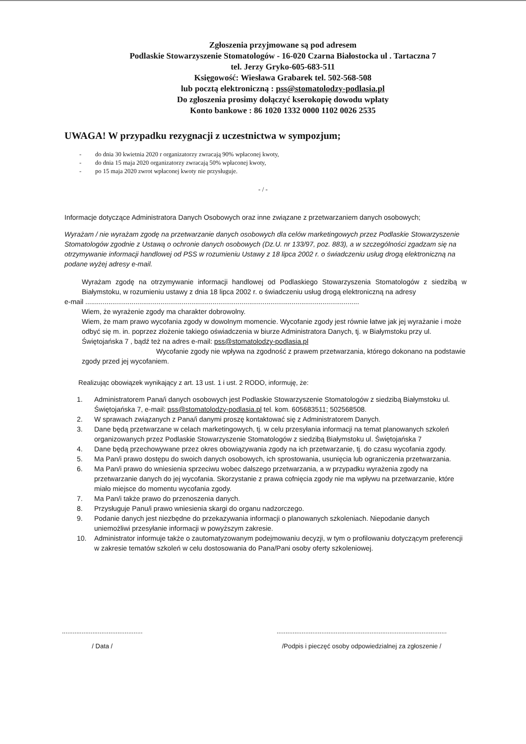Zgłoszenia przyjmowane są pod adresem
Podlaskie Stowarzyszenie Stomatologów - 16-020 Czarna Białostocka ul . Tartaczna 7
tel. Jerzy Gryko-605-683-511
Księgowość: Wiesława Grabarek tel. 502-568-508
lub pocztą elektroniczną : pss@stomatolodzy-podlasia.pl
Do zgłoszenia prosimy dołączyć kserokopię dowodu wpłaty
Konto bankowe : 86 1020 1332 0000 1102 0026 2535
UWAGA! W przypadku rezygnacji z uczestnictwa w sympozjum;
- do dnia 30 kwietnia 2020 r organizatorzy zwracają 90% wpłaconej kwoty,
- do dnia 15 maja 2020 organizatorzy zwracają 50% wpłaconej kwoty,
- po 15 maja 2020 zwrot wpłaconej kwoty nie przysługuje.
- / -
Informacje dotyczące Administratora Danych Osobowych oraz inne związane z przetwarzaniem danych osobowych;
Wyrażam / nie wyrażam zgodę na przetwarzanie danych osobowych dla celów marketingowych przez Podlaskie Stowarzyszenie Stomatologów zgodnie z Ustawą o ochronie danych osobowych (Dz.U. nr 133/97, poz. 883), a w szczególności zgadzam się na otrzymywanie informacji handlowej od PSS w rozumieniu Ustawy z 18 lipca 2002 r. o świadczeniu usług drogą elektroniczną na podane wyżej adresy e-mail.
Wyrażam zgodę na otrzymywanie informacji handlowej od Podlaskiego Stowarzyszenia Stomatologów z siedzibą w Białymstoku, w rozumieniu ustawy z dnia 18 lipca 2002 r. o świadczeniu usług drogą elektroniczną na adresy
e-mail ..............................................................................................................................................
Wiem, że wyrażenie zgody ma charakter dobrowolny.
Wiem, że mam prawo wycofania zgody w dowolnym momencie. Wycofanie zgody jest równie łatwe jak jej wyrażanie i może odbyć się m. in. poprzez złożenie takiego oświadczenia w biurze Administratora Danych, tj. w Białymstoku przy ul. Świętojańska 7 , bądź też na adres e-mail: pss@stomatolodzy-podlasia.pl
Wycofanie zgody nie wpływa na zgodność z prawem przetwarzania, którego dokonano na podstawie zgody przed jej wycofaniem.
Realizując obowiązek wynikający z art. 13 ust. 1 i ust. 2 RODO, informuję, że:
1. Administratorem Pana/i danych osobowych jest Podlaskie Stowarzyszenie Stomatologów z siedzibą Białymstoku ul. Świętojańska 7, e-mail: pss@stomatolodzy-podlasia.pl tel. kom. 605683511; 502568508.
2. W sprawach związanych z Pana/i danymi proszę kontaktować się z Administratorem Danych.
3. Dane będą przetwarzane w celach marketingowych, tj. w celu przesyłania informacji na temat planowanych szkoleń organizowanych przez Podlaskie Stowarzyszenie Stomatologów z siedzibą Białymstoku ul. Świętojańska 7
4. Dane będą przechowywane przez okres obowiązywania zgody na ich przetwarzanie, tj. do czasu wycofania zgody.
5. Ma Pan/i prawo dostępu do swoich danych osobowych, ich sprostowania, usunięcia lub ograniczenia przetwarzania.
6. Ma Pan/i prawo do wniesienia sprzeciwu wobec dalszego przetwarzania, a w przypadku wyrażenia zgody na przetwarzanie danych do jej wycofania. Skorzystanie z prawa cofnięcia zgody nie ma wpływu na przetwarzanie, które miało miejsce do momentu wycofania zgody.
7. Ma Pan/i także prawo do przenoszenia danych.
8. Przysługuje Panu/i prawo wniesienia skargi do organu nadzorczego.
9. Podanie danych jest niezbędne do przekazywania informacji o planowanych szkoleniach. Niepodanie danych uniemożliwi przesyłanie informacji w powyższym zakresie.
10. Administrator informuje także o zautomatyzowanym podejmowaniu decyzji, w tym o profilowaniu dotyczącym preferencji w zakresie tematów szkoleń w celu dostosowania do Pana/Pani osoby oferty szkoleniowej.
.............................................
/ Data /
...............................................................................................
/Podpis i pieczęć osoby odpowiedzialnej za zgłoszenie /